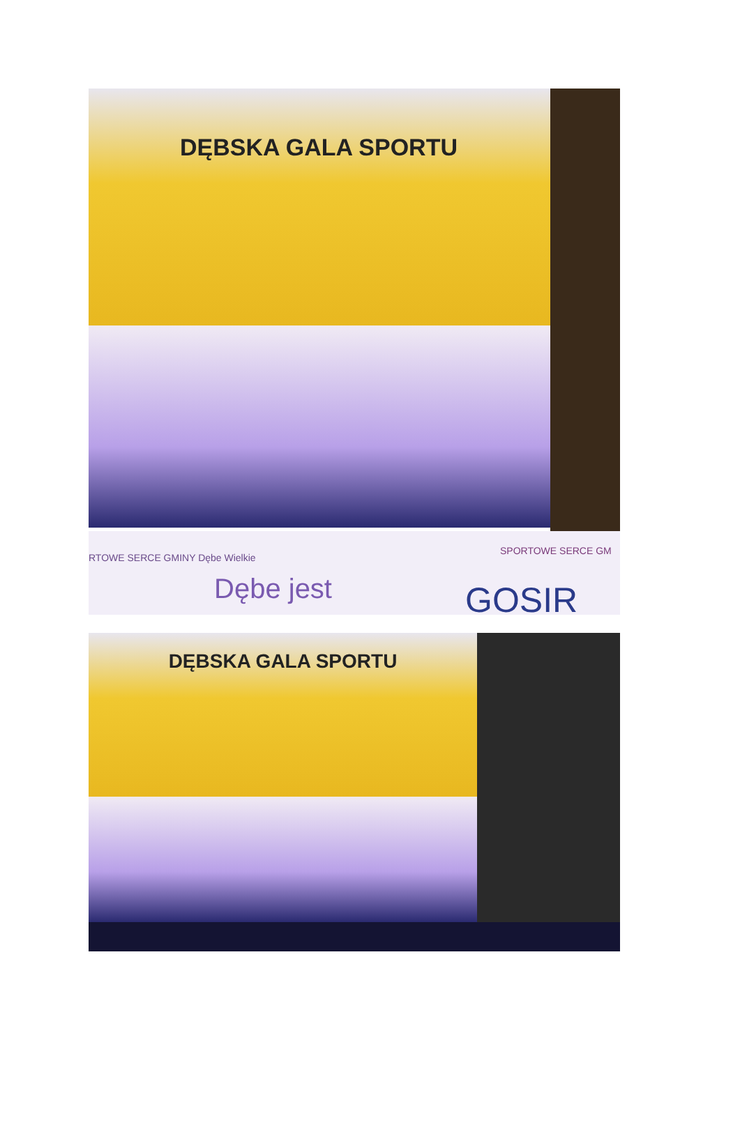DĘBSKA GALA SPORTU
RTOWE SERCE GMINY Dębe Wielkie
Dębe jest
SPORTOWE SERCE GM
GOSIR
DĘBSKA GALA SPORTU